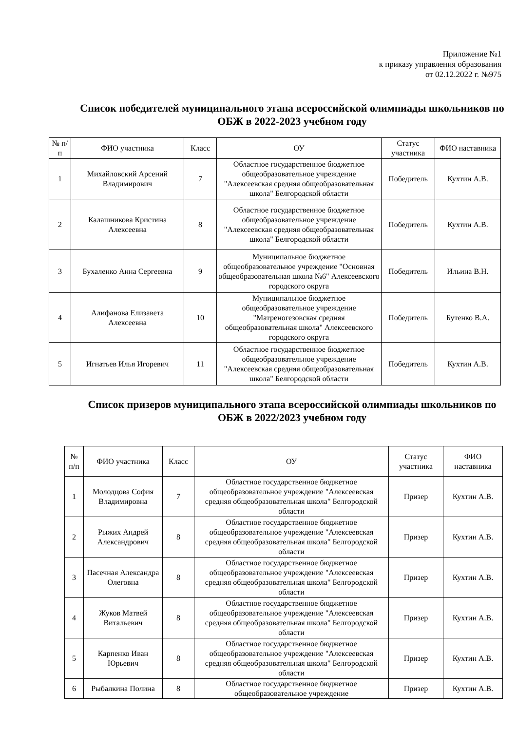Приложение №1
к приказу управления образования
от 02.12.2022 г. №975
Список победителей муниципального этапа всероссийской олимпиады школьников по ОБЖ в 2022-2023 учебном году
| № п/п | ФИО участника | Класс | ОУ | Статус участника | ФИО наставника |
| --- | --- | --- | --- | --- | --- |
| 1 | Михайловский Арсений Владимирович | 7 | Областное государственное бюджетное общеобразовательное учреждение "Алексеевская средняя общеобразовательная школа" Белгородской области | Победитель | Кухтин А.В. |
| 2 | Калашникова Кристина Алексеевна | 8 | Областное государственное бюджетное общеобразовательное учреждение "Алексеевская средняя общеобразовательная школа" Белгородской области | Победитель | Кухтин А.В. |
| 3 | Бухаленко Анна Сергеевна | 9 | Муниципальное бюджетное общеобразовательное учреждение "Основная общеобразовательная школа №6" Алексеевского городского округа | Победитель | Ильина В.Н. |
| 4 | Алифанова Елизавета Алексеевна | 10 | Муниципальное бюджетное общеобразовательное учреждение "Матреногезовская средняя общеобразовательная школа" Алексеевского городского округа | Победитель | Бутенко В.А. |
| 5 | Игнатьев Илья Игоревич | 11 | Областное государственное бюджетное общеобразовательное учреждение "Алексеевская средняя общеобразовательная школа" Белгородской области | Победитель | Кухтин А.В. |
Список призеров муниципального этапа всероссийской олимпиады школьников по ОБЖ в 2022/2023 учебном году
| № п/п | ФИО участника | Класс | ОУ | Статус участника | ФИО наставника |
| --- | --- | --- | --- | --- | --- |
| 1 | Молодцова София Владимировна | 7 | Областное государственное бюджетное общеобразовательное учреждение "Алексеевская средняя общеобразовательная школа" Белгородской области | Призер | Кухтин А.В. |
| 2 | Рыжих Андрей Александрович | 8 | Областное государственное бюджетное общеобразовательное учреждение "Алексеевская средняя общеобразовательная школа" Белгородской области | Призер | Кухтин А.В. |
| 3 | Пасечная Александра Олеговна | 8 | Областное государственное бюджетное общеобразовательное учреждение "Алексеевская средняя общеобразовательная школа" Белгородской области | Призер | Кухтин А.В. |
| 4 | Жуков Матвей Витальевич | 8 | Областное государственное бюджетное общеобразовательное учреждение "Алексеевская средняя общеобразовательная школа" Белгородской области | Призер | Кухтин А.В. |
| 5 | Карпенко Иван Юрьевич | 8 | Областное государственное бюджетное общеобразовательное учреждение "Алексеевская средняя общеобразовательная школа" Белгородской области | Призер | Кухтин А.В. |
| 6 | Рыбалкина Полина | 8 | Областное государственное бюджетное общеобразовательное учреждение | Призер | Кухтин А.В. |